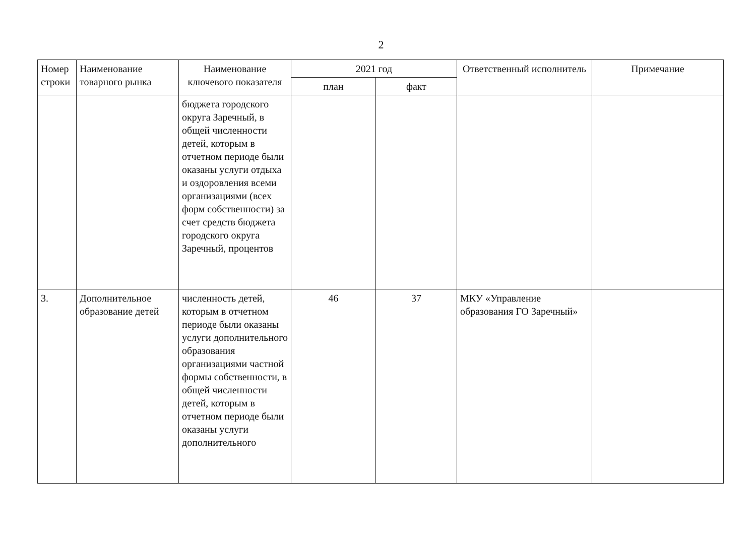2
| Номер строки | Наименование товарного рынка | Наименование ключевого показателя | 2021 год | | Ответственный исполнитель | Примечание |
| --- | --- | --- | --- | --- | --- | --- |
| | | | план | факт | | |
| | | бюджета городского округа Заречный, в общей численности детей, которым в отчетном периоде были оказаны услуги отдыха и оздоровления всеми организациями (всех форм собственности) за счет средств бюджета городского округа Заречный, процентов | | | | |
| 3. | Дополнительное образование детей | численность детей, которым в отчетном периоде были оказаны услуги дополнительного образования организациями частной формы собственности, в общей численности детей, которым в отчетном периоде были оказаны услуги дополнительного | 46 | 37 | МКУ «Управление образования ГО Заречный» | |